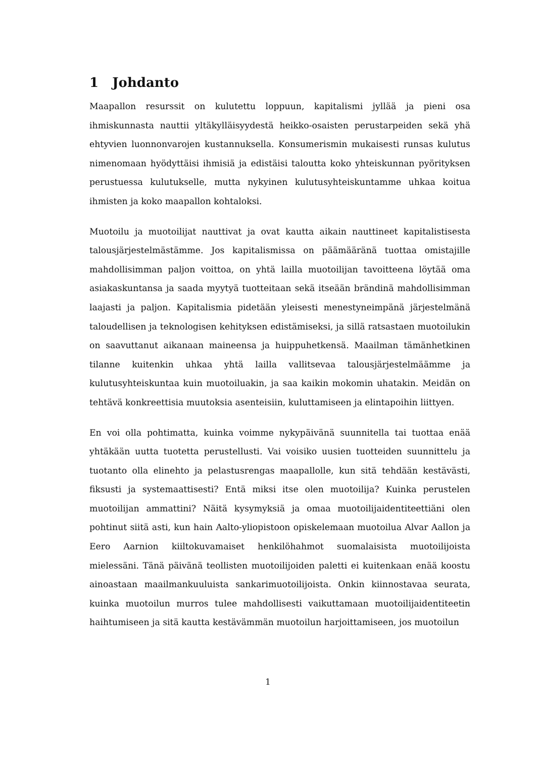1 Johdanto
Maapallon resurssit on kulutettu loppuun, kapitalismi jyllää ja pieni osa ihmiskunnasta nauttii yltäkylläisyydestä heikko-osaisten perustarpeiden sekä yhä ehtyvien luonnonvarojen kustannuksella. Konsumerismin mukaisesti runsas kulutus nimenomaan hyödyttäisi ihmisiä ja edistäisi taloutta koko yhteiskunnan pyörityksen perustuessa kulutukselle, mutta nykyinen kulutusyhteiskuntamme uhkaa koitua ihmisten ja koko maapallon kohtaloksi.
Muotoilu ja muotoilijat nauttivat ja ovat kautta aikain nauttineet kapitalistisesta talousjärjestelmästämme. Jos kapitalismissa on päämääränä tuottaa omistajille mahdollisimman paljon voittoa, on yhtä lailla muotoilijan tavoitteena löytää oma asiakaskuntansa ja saada myytyä tuotteitaan sekä itseään brändinä mahdollisimman laajasti ja paljon. Kapitalismia pidetään yleisesti menestyneimpänä järjestelmänä taloudellisen ja teknologisen kehityksen edistämiseksi, ja sillä ratsastaen muotoilukin on saavuttanut aikanaan maineensa ja huippuhetkensä. Maailman tämänhetkinen tilanne kuitenkin uhkaa yhtä lailla vallitsevaa talousjärjestelmäämme ja kulutusyhteiskuntaa kuin muotoiluakin, ja saa kaikin mokomin uhatakin. Meidän on tehtävä konkreettisia muutoksia asenteisiin, kuluttamiseen ja elintapoihin liittyen.
En voi olla pohtimatta, kuinka voimme nykypäivänä suunnitella tai tuottaa enää yhtäkään uutta tuotetta perustellusti. Vai voisiko uusien tuotteiden suunnittelu ja tuotanto olla elinehto ja pelastusrengas maapallolle, kun sitä tehdään kestävästi, fiksusti ja systemaattisesti? Entä miksi itse olen muotoilija? Kuinka perustelen muotoilijan ammattini? Näitä kysymyksiä ja omaa muotoilijaidentiteettiäni olen pohtinut siitä asti, kun hain Aalto-yliopistoon opiskelemaan muotoilua Alvar Aallon ja Eero Aarnion kiiltokuvamaiset henkilöhahmot suomalaisista muotoilijoista mielessäni. Tänä päivänä teollisten muotoilijoiden paletti ei kuitenkaan enää koostu ainoastaan maailmankuuluista sankarimuotoilijoista. Onkin kiinnostavaa seurata, kuinka muotoilun murros tulee mahdollisesti vaikuttamaan muotoilijaidentiteetin haihtumiseen ja sitä kautta kestävämmän muotoilun harjoittamiseen, jos muotoilun
1